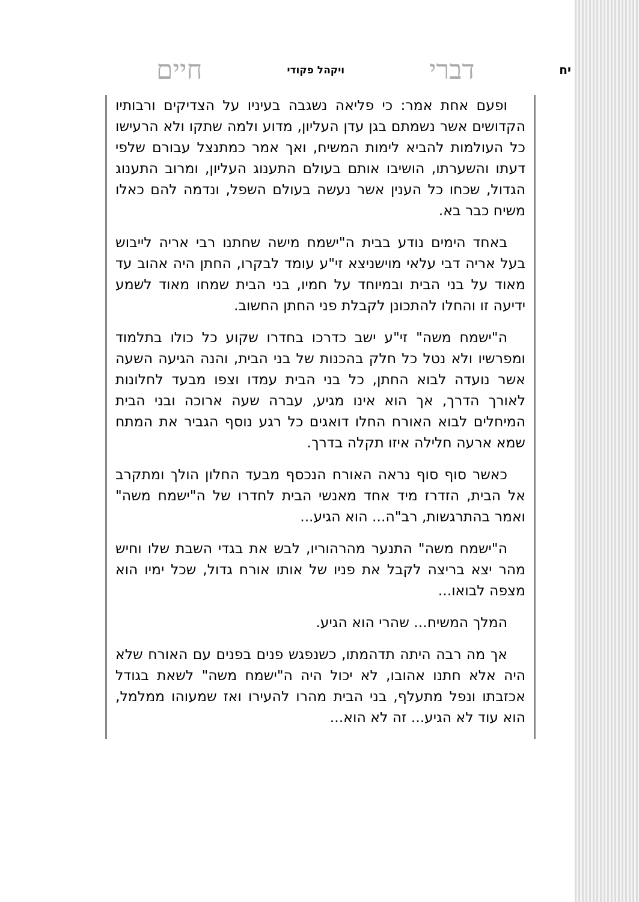יח דברי ויקהל פקודי חיים
ופעם אחת אמר: כי פליאה נשגבה בעיניו על הצדיקים ורבותיו הקדושים אשר נשמתם בגן עדן העליון, מדוע ולמה שתקו ולא הרעישו כל העולמות להביא לימות המשיח, ואך אמר כמתנצל עבורם שלפי דעתו והשערתו, הושיבו אותם בעולם התענוג העליון, ומרוב התענוג הגדול, שכחו כל הענין אשר נעשה בעולם השפל, ונדמה להם כאלו משיח כבר בא.
באחד הימים נודע בבית ה"ישמח מישה שחתנו רבי אריה לייבוש בעל אריה דבי עלאי מוישניצא זי"ע עומד לבקרו, החתן היה אהוב עד מאוד על בני הבית ובמיוחד על חמיו, בני הבית שמחו מאוד לשמע ידיעה זו והחלו להתכונן לקבלת פני החתן החשוב.
ה"ישמח משה" זי"ע ישב כדרכו בחדרו שקוע כל כולו בתלמוד ומפרשיו ולא נטל כל חלק בהכנות של בני הבית, והנה הגיעה השעה אשר נועדה לבוא החתן, כל בני הבית עמדו וצפו מבעד לחלונות לאורך הדרך, אך הוא אינו מגיע, עברה שעה ארוכה ובני הבית המיחלים לבוא האורח החלו דואגים כל רגע נוסף הגביר את המתח שמא ארעה חלילה איזו תקלה בדרך.
כאשר סוף סוף נראה האורח הנכסף מבעד החלון הולך ומתקרב אל הבית, הזדרז מיד אחד מאנשי הבית לחדרו של ה"ישמח משה" ואמר בהתרגשות, רב"ה... הוא הגיע...
ה"ישמח משה" התנער מהרהוריו, לבש את בגדי השבת שלו וחיש מהר יצא בריצה לקבל את פניו של אותו אורח גדול, שכל ימיו הוא מצפה לבואו...
המלך המשיח... שהרי הוא הגיע.
אך מה רבה היתה תדהמתו, כשנפגש פנים בפנים עם האורח שלא היה אלא חתנו אהובו, לא יכול היה ה"ישמח משה" לשאת בגודל אכזבתו ונפל מתעלף, בני הבית מהרו להעירו ואז שמעוהו ממלמל, הוא עוד לא הגיע... זה לא הוא...